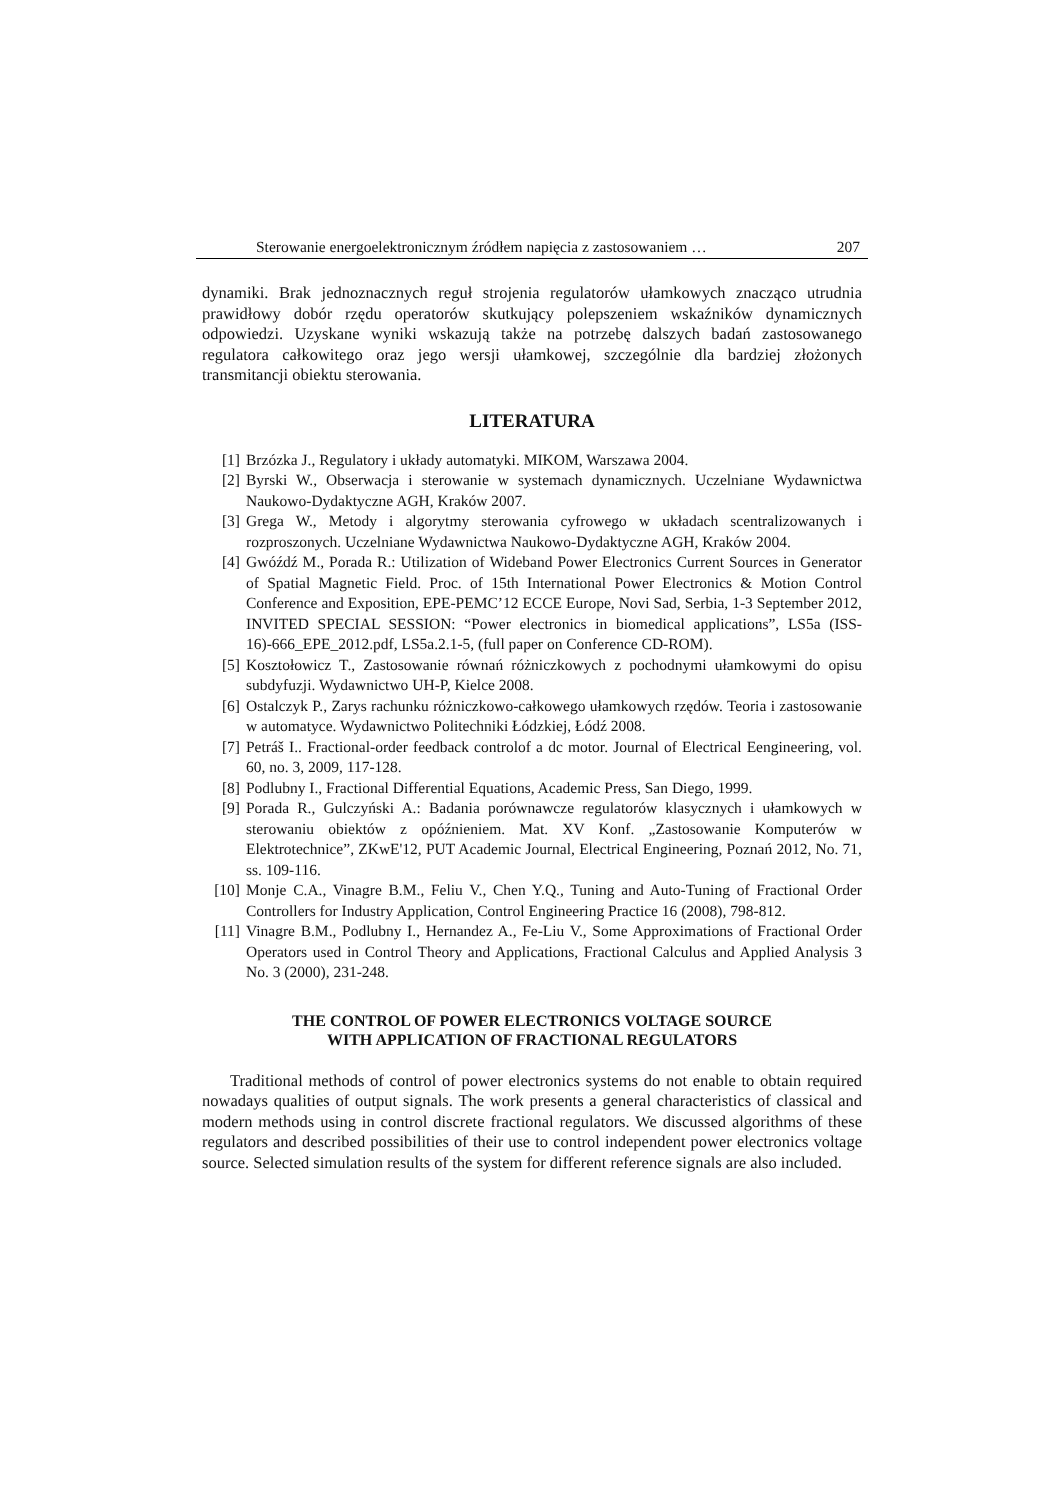Sterowanie energoelektronicznym źródłem napięcia z zastosowaniem … 207
dynamiki. Brak jednoznacznych reguł strojenia regulatorów ułamkowych znacząco utrudnia prawidłowy dobór rzędu operatorów skutkujący polepszeniem wskaźników dynamicznych odpowiedzi. Uzyskane wyniki wskazują także na potrzebę dalszych badań zastosowanego regulatora całkowitego oraz jego wersji ułamkowej, szczególnie dla bardziej złożonych transmitancji obiektu sterowania.
LITERATURA
[1] Brzózka J., Regulatory i układy automatyki. MIKOM, Warszawa 2004.
[2] Byrski W., Obserwacja i sterowanie w systemach dynamicznych. Uczelniane Wydawnictwa Naukowo-Dydaktyczne AGH, Kraków 2007.
[3] Grega W., Metody i algorytmy sterowania cyfrowego w układach scentralizowanych i rozproszonych. Uczelniane Wydawnictwa Naukowo-Dydaktyczne AGH, Kraków 2004.
[4] Gwóźdź M., Porada R.: Utilization of Wideband Power Electronics Current Sources in Generator of Spatial Magnetic Field. Proc. of 15th International Power Electronics & Motion Control Conference and Exposition, EPE-PEMC’12 ECCE Europe, Novi Sad, Serbia, 1-3 September 2012, INVITED SPECIAL SESSION: “Power electronics in biomedical applications”, LS5a (ISS-16)-666_EPE_2012.pdf, LS5a.2.1-5, (full paper on Conference CD-ROM).
[5] Kosztołowicz T., Zastosowanie równań różniczkowych z pochodnymi ułamkowymi do opisu subdyfuzji. Wydawnictwo UH-P, Kielce 2008.
[6] Ostalczyk P., Zarys rachunku różniczkowo-całkowego ułamkowych rzędów. Teoria i zastosowanie w automatyce. Wydawnictwo Politechniki Łódzkiej, Łódź 2008.
[7] Petráš I.. Fractional-order feedback controlof a dc motor. Journal of Electrical Eengineering, vol. 60, no. 3, 2009, 117-128.
[8] Podlubny I., Fractional Differential Equations, Academic Press, San Diego, 1999.
[9] Porada R., Gulczyński A.: Badania porównawcze regulatorów klasycznych i ułamkowych w sterowaniu obiektów z opóźnieniem. Mat. XV Konf. „Zastosowanie Komputerów w Elektrotechnice”, ZKwE'12, PUT Academic Journal, Electrical Engineering, Poznań 2012, No. 71, ss. 109-116.
[10] Monje C.A., Vinagre B.M., Feliu V., Chen Y.Q., Tuning and Auto-Tuning of Fractional Order Controllers for Industry Application, Control Engineering Practice 16 (2008), 798-812.
[11] Vinagre B.M., Podlubny I., Hernandez A., Fe-Liu V., Some Approximations of Fractional Order Operators used in Control Theory and Applications, Fractional Calculus and Applied Analysis 3 No. 3 (2000), 231-248.
THE CONTROL OF POWER ELECTRONICS VOLTAGE SOURCE
WITH APPLICATION OF FRACTIONAL REGULATORS
Traditional methods of control of power electronics systems do not enable to obtain required nowadays qualities of output signals. The work presents a general characteristics of classical and modern methods using in control discrete fractional regulators. We discussed algorithms of these regulators and described possibilities of their use to control independent power electronics voltage source. Selected simulation results of the system for different reference signals are also included.